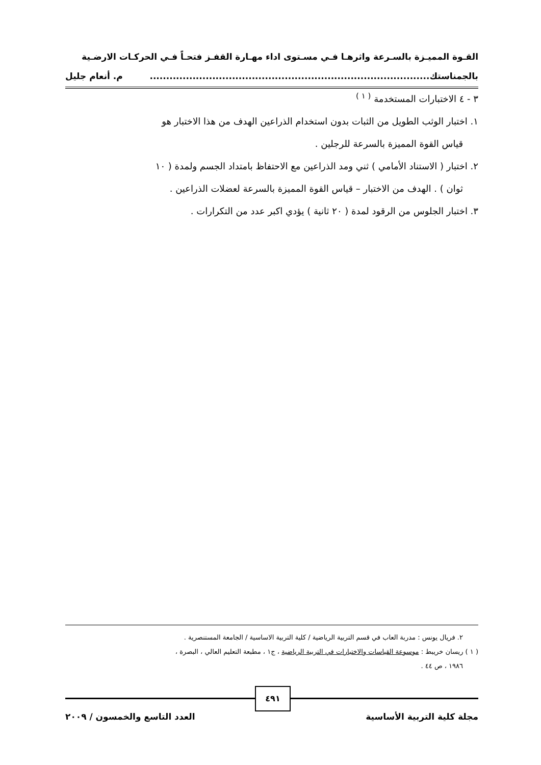القـوة المميـزة بالسـرعة واثرهـا فـي مسـتوى اداء مهـارة القفـز فتحـاً فـي الحركـات الارضـية
بالجمناستك..................................................................................... م. أنعام جليل
٣ - ٤ الاختبارات المستخدمة <sup>( ١ )</sup>
١. اختبار الوثب الطويل من الثبات بدون استخدام الذراعين الهدف من هذا الاختبار هو
قياس القوة المميزة بالسرعة للرجلين .
٢. اختبار ( الاستناد الأمامي ) ثني ومد الذراعين مع الاحتفاظ بامتداد الجسم ولمدة ( ١٠
ثوان ) . الهدف من الاختبار – قياس القوة المميزة بالسرعة لعضلات الذراعين .
٣. اختبار الجلوس من الرقود لمدة ( ٢٠ ثانية ) يؤدي اكبر عدد من التكرارات .
٢. فريال يونس : مدربة العاب في قسم التربية الرياضية / كلية التربية الاساسية / الجامعة المستنصرية .
( ١ ) ريسان خريبط : موسوعة القياسات والاختبارات في التربية الرياضية ، ج١ ، مطبعة التعليم العالي ، البصرة ،
١٩٨٦ ، ص ٤٤ .
٤٩١
مجلة كلية التربية الأساسية العدد التاسع والخمسون / ٢٠٠٩